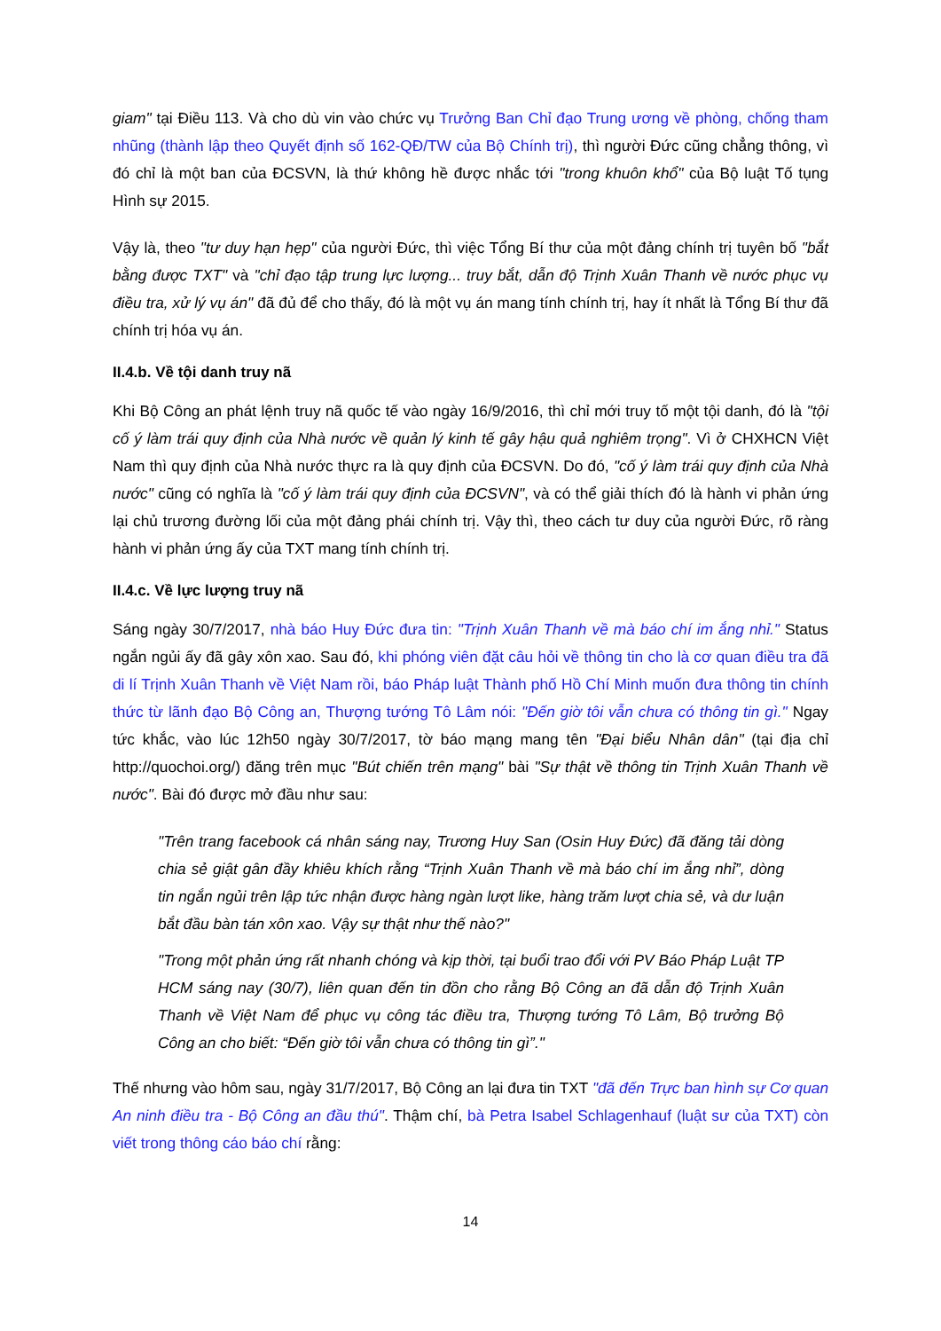giam" tại Điều 113. Và cho dù vin vào chức vụ Trưởng Ban Chỉ đạo Trung ương về phòng, chống tham nhũng (thành lập theo Quyết định số 162-QĐ/TW của Bộ Chính trị), thì người Đức cũng chẳng thông, vì đó chỉ là một ban của ĐCSVN, là thứ không hề được nhắc tới "trong khuôn khổ" của Bộ luật Tố tụng Hình sự 2015.
Vậy là, theo "tư duy hạn hẹp" của người Đức, thì việc Tổng Bí thư của một đảng chính trị tuyên bố "bắt bằng được TXT" và "chỉ đạo tập trung lực lượng... truy bắt, dẫn độ Trịnh Xuân Thanh về nước phục vụ điều tra, xử lý vụ án" đã đủ để cho thấy, đó là một vụ án mang tính chính trị, hay ít nhất là Tổng Bí thư đã chính trị hóa vụ án.
II.4.b. Về tội danh truy nã
Khi Bộ Công an phát lệnh truy nã quốc tế vào ngày 16/9/2016, thì chỉ mới truy tố một tội danh, đó là "tội cố ý làm trái quy định của Nhà nước về quản lý kinh tế gây hậu quả nghiêm trọng". Vì ở CHXHCN Việt Nam thì quy định của Nhà nước thực ra là quy định của ĐCSVN. Do đó, "cố ý làm trái quy định của Nhà nước" cũng có nghĩa là "cố ý làm trái quy định của ĐCSVN", và có thể giải thích đó là hành vi phản ứng lại chủ trương đường lối của một đảng phái chính trị. Vậy thì, theo cách tư duy của người Đức, rõ ràng hành vi phản ứng ấy của TXT mang tính chính trị.
II.4.c. Về lực lượng truy nã
Sáng ngày 30/7/2017, nhà báo Huy Đức đưa tin: "Trịnh Xuân Thanh về mà báo chí im ắng nhỉ." Status ngắn ngủi ấy đã gây xôn xao. Sau đó, khi phóng viên đặt câu hỏi về thông tin cho là cơ quan điều tra đã di lí Trịnh Xuân Thanh về Việt Nam rồi, báo Pháp luật Thành phố Hồ Chí Minh muốn đưa thông tin chính thức từ lãnh đạo Bộ Công an, Thượng tướng Tô Lâm nói: "Đến giờ tôi vẫn chưa có thông tin gì." Ngay tức khắc, vào lúc 12h50 ngày 30/7/2017, tờ báo mạng mang tên "Đại biểu Nhân dân" (tại địa chỉ http://quochoi.org/) đăng trên mục "Bút chiến trên mạng" bài "Sự thật về thông tin Trịnh Xuân Thanh về nước". Bài đó được mở đầu như sau:
"Trên trang facebook cá nhân sáng nay, Trương Huy San (Osin Huy Đức) đã đăng tải dòng chia sẻ giật gân đầy khiêu khích rằng “Trịnh Xuân Thanh về mà báo chí im ắng nhỉ”, dòng tin ngắn ngủi trên lập tức nhận được hàng ngàn lượt like, hàng trăm lượt chia sẻ, và dư luận bắt đầu bàn tán xôn xao. Vậy sự thật như thế nào?"
"Trong một phản ứng rất nhanh chóng và kịp thời, tại buổi trao đổi với PV Báo Pháp Luật TP HCM sáng nay (30/7), liên quan đến tin đồn cho rằng Bộ Công an đã dẫn độ Trịnh Xuân Thanh về Việt Nam để phục vụ công tác điều tra, Thượng tướng Tô Lâm, Bộ trưởng Bộ Công an cho biết: “Đến giờ tôi vẫn chưa có thông tin gì”."
Thế nhưng vào hôm sau, ngày 31/7/2017, Bộ Công an lại đưa tin TXT "đã đến Trực ban hình sự Cơ quan An ninh điều tra - Bộ Công an đầu thú". Thậm chí, bà Petra Isabel Schlagenhauf (luật sư của TXT) còn viết trong thông cáo báo chí rằng:
14